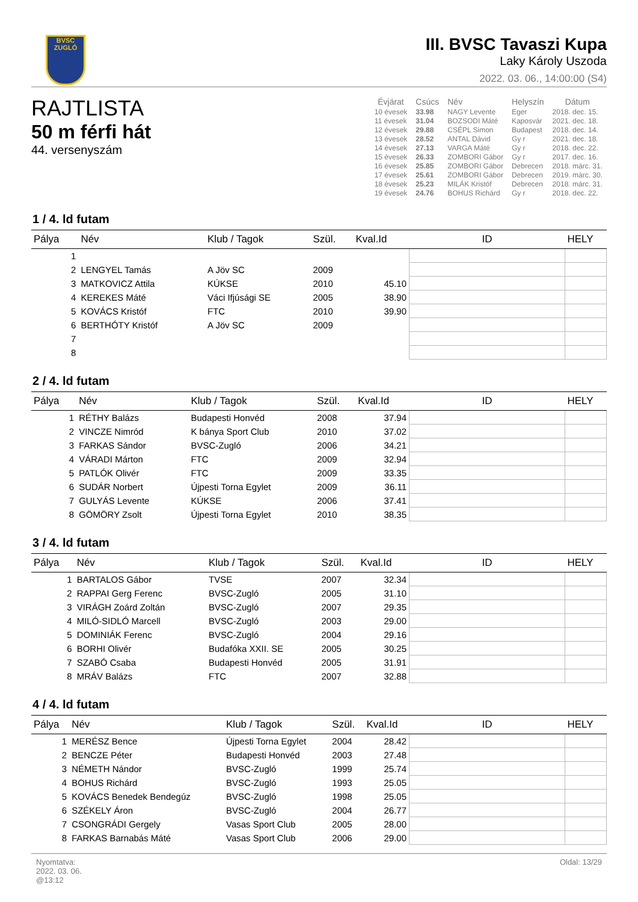BVSC
ZUGLÓ
III. BVSC Tavaszi Kupa
Laky Károly Uszoda
2022. 03. 06., 14:00:00 (S4)
RAJTLISTA
50 m férfi hát
44. versenyszám
| Évjárat | Csúcs | Név | Helyszín | Dátum |
| --- | --- | --- | --- | --- |
| 10 évesek | 33.98 | NAGY Levente | Eger | 2018. dec. 15. |
| 11 évesek | 31.04 | BOZSODI Máté | Kaposvár | 2021. dec. 18. |
| 12 évesek | 29.88 | CSÉPL Simon | Budapest | 2018. dec. 14. |
| 13 évesek | 28.52 | ANTAL Dávid | Gy r | 2021. dec. 18. |
| 14 évesek | 27.13 | VARGA Máté | Gy r | 2018. dec. 22. |
| 15 évesek | 26.33 | ZOMBORI Gábor | Gy r | 2017. dec. 16. |
| 16 évesek | 25.85 | ZOMBORI Gábor | Debrecen | 2018. márc. 31. |
| 17 évesek | 25.61 | ZOMBORI Gábor | Debrecen | 2019. márc. 30. |
| 18 évesek | 25.23 | MILÁK Kristóf | Debrecen | 2018. márc. 31. |
| 19 évesek | 24.76 | BOHUS Richárd | Gy r | 2018. dec. 22. |
1 / 4. ld futam
| Pálya | Név | Klub / Tagok | Szül. | Kval.Id | ID | HELY |
| --- | --- | --- | --- | --- | --- | --- |
| 1 | | | | | | |
| 2 | LENGYEL Tamás | A Jöv SC | 2009 | | | |
| 3 | MATKOVICZ Attila | KÚKSE | 2010 | 45.10 | | |
| 4 | KEREKES Máté | Váci Ifjúsági SE | 2005 | 38.90 | | |
| 5 | KOVÁCS Kristóf | FTC | 2010 | 39.90 | | |
| 6 | BERTHÓTY Kristóf | A Jöv SC | 2009 | | | |
| 7 | | | | | | |
| 8 | | | | | | |
2 / 4. ld futam
| Pálya | Név | Klub / Tagok | Szül. | Kval.Id | ID | HELY |
| --- | --- | --- | --- | --- | --- | --- |
| 1 | RÉTHY Balázs | Budapesti Honvéd | 2008 | 37.94 | | |
| 2 | VINCZE Nimród | K bánya Sport Club | 2010 | 37.02 | | |
| 3 | FARKAS Sándor | BVSC-Zugló | 2006 | 34.21 | | |
| 4 | VÁRADI Márton | FTC | 2009 | 32.94 | | |
| 5 | PATLÓK Olivér | FTC | 2009 | 33.35 | | |
| 6 | SUDÁR Norbert | Újpesti Torna Egylet | 2009 | 36.11 | | |
| 7 | GULYÁS Levente | KÚKSE | 2006 | 37.41 | | |
| 8 | GÖMÖRY Zsolt | Újpesti Torna Egylet | 2010 | 38.35 | | |
3 / 4. ld futam
| Pálya | Név | Klub / Tagok | Szül. | Kval.Id | ID | HELY |
| --- | --- | --- | --- | --- | --- | --- |
| 1 | BARTALOS Gábor | TVSE | 2007 | 32.34 | | |
| 2 | RAPPAI Gerg Ferenc | BVSC-Zugló | 2005 | 31.10 | | |
| 3 | VIRÁGH Zoárd Zoltán | BVSC-Zugló | 2007 | 29.35 | | |
| 4 | MILÓ-SIDLÓ Marcell | BVSC-Zugló | 2003 | 29.00 | | |
| 5 | DOMINIÁK Ferenc | BVSC-Zugló | 2004 | 29.16 | | |
| 6 | BORHI Olivér | Budafóka XXII. SE | 2005 | 30.25 | | |
| 7 | SZABÓ Csaba | Budapesti Honvéd | 2005 | 31.91 | | |
| 8 | MRÁV Balázs | FTC | 2007 | 32.88 | | |
4 / 4. ld futam
| Pálya | Név | Klub / Tagok | Szül. | Kval.Id | ID | HELY |
| --- | --- | --- | --- | --- | --- | --- |
| 1 | MERÉSZ Bence | Újpesti Torna Egylet | 2004 | 28.42 | | |
| 2 | BENCZE Péter | Budapesti Honvéd | 2003 | 27.48 | | |
| 3 | NÉMETH Nándor | BVSC-Zugló | 1999 | 25.74 | | |
| 4 | BOHUS Richárd | BVSC-Zugló | 1993 | 25.05 | | |
| 5 | KOVÁCS Benedek Bendegúz | BVSC-Zugló | 1998 | 25.05 | | |
| 6 | SZÉKELY Áron | BVSC-Zugló | 2004 | 26.77 | | |
| 7 | CSONGRÁDI Gergely | Vasas Sport Club | 2005 | 28.00 | | |
| 8 | FARKAS Barnabás Máté | Vasas Sport Club | 2006 | 29.00 | | |
Nyomtatva:
2022. 03. 06.
@13:12
Oldal: 13/29